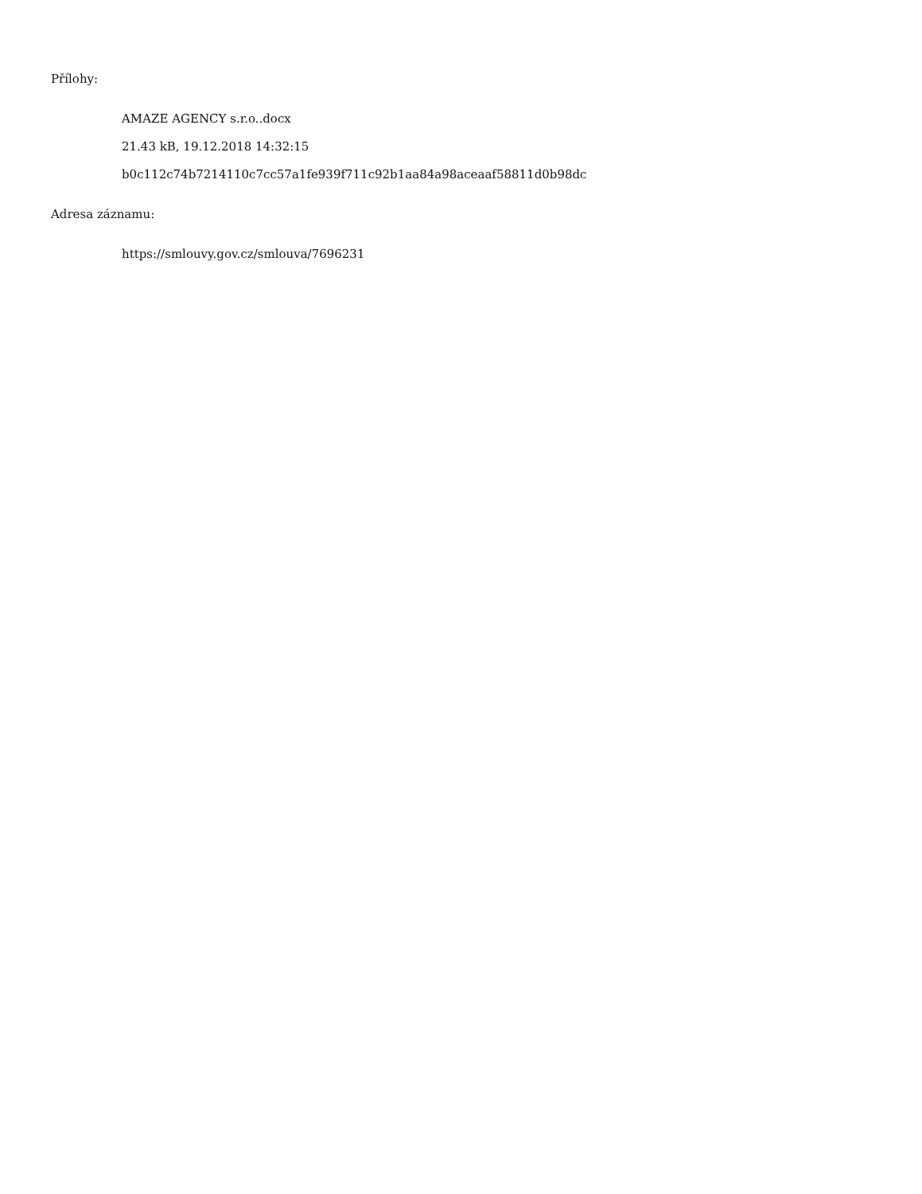Přílohy:
AMAZE AGENCY s.r.o..docx
21.43 kB, 19.12.2018 14:32:15
b0c112c74b7214110c7cc57a1fe939f711c92b1aa84a98aceaaf58811d0b98dc
Adresa záznamu:
https://smlouvy.gov.cz/smlouva/7696231